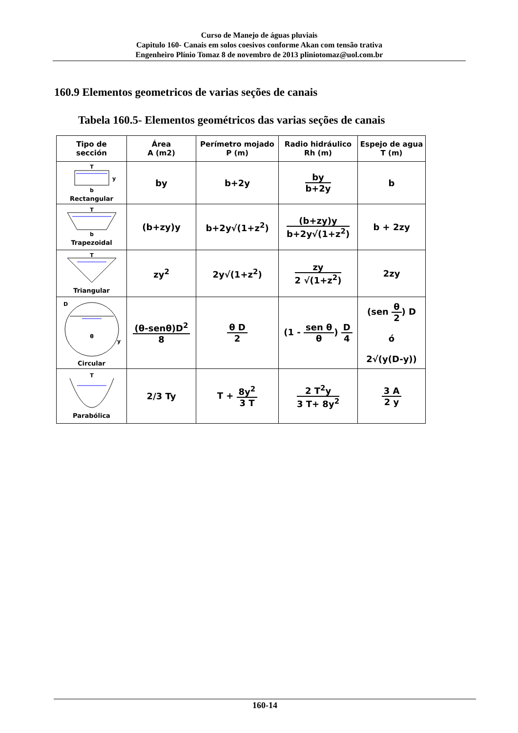Curso de Manejo de águas pluviais
Capitulo 160- Canais em solos coesivos conforme Akan com tensão trativa
Engenheiro Plínio Tomaz 8 de novembro de 2013 pliniotomaz@uol.com.br
160.9 Elementos geometricos de varias seções de canais
Tabela 160.5- Elementos geométricos das varias seções de canais
| Tipo de sección | Área A (m2) | Perímetro mojado P (m) | Radio hidráulico Rh (m) | Espejo de agua T (m) |
| --- | --- | --- | --- | --- |
| T b y Rectangular | by | b+2y | by b+2y | b |
| T b Trapezoidal | (b+zy)y | b+2y√(1+z<sup>2</sup>) | (b+zy)y b+2y√(1+z<sup>2</sup>) | b + 2zy |
| T Triangular | zy<sup>2</sup> | 2y√(1+z<sup>2</sup>) | zy 2 √(1+z<sup>2</sup>) | 2zy |
| θ D y Circular | (θ-senθ)D<sup>2</sup> 8 | θ D 2 | (1 - sen θ θ ) D 4 | (sen θ 2 ) D ó 2√(y(D-y)) |
| T Parabólica | 2/3 Ty | T + 8y<sup>2</sup> 3 T | 2 T<sup>2</sup>y 3 T+ 8y<sup>2</sup> | 3 A 2 y |
160-14